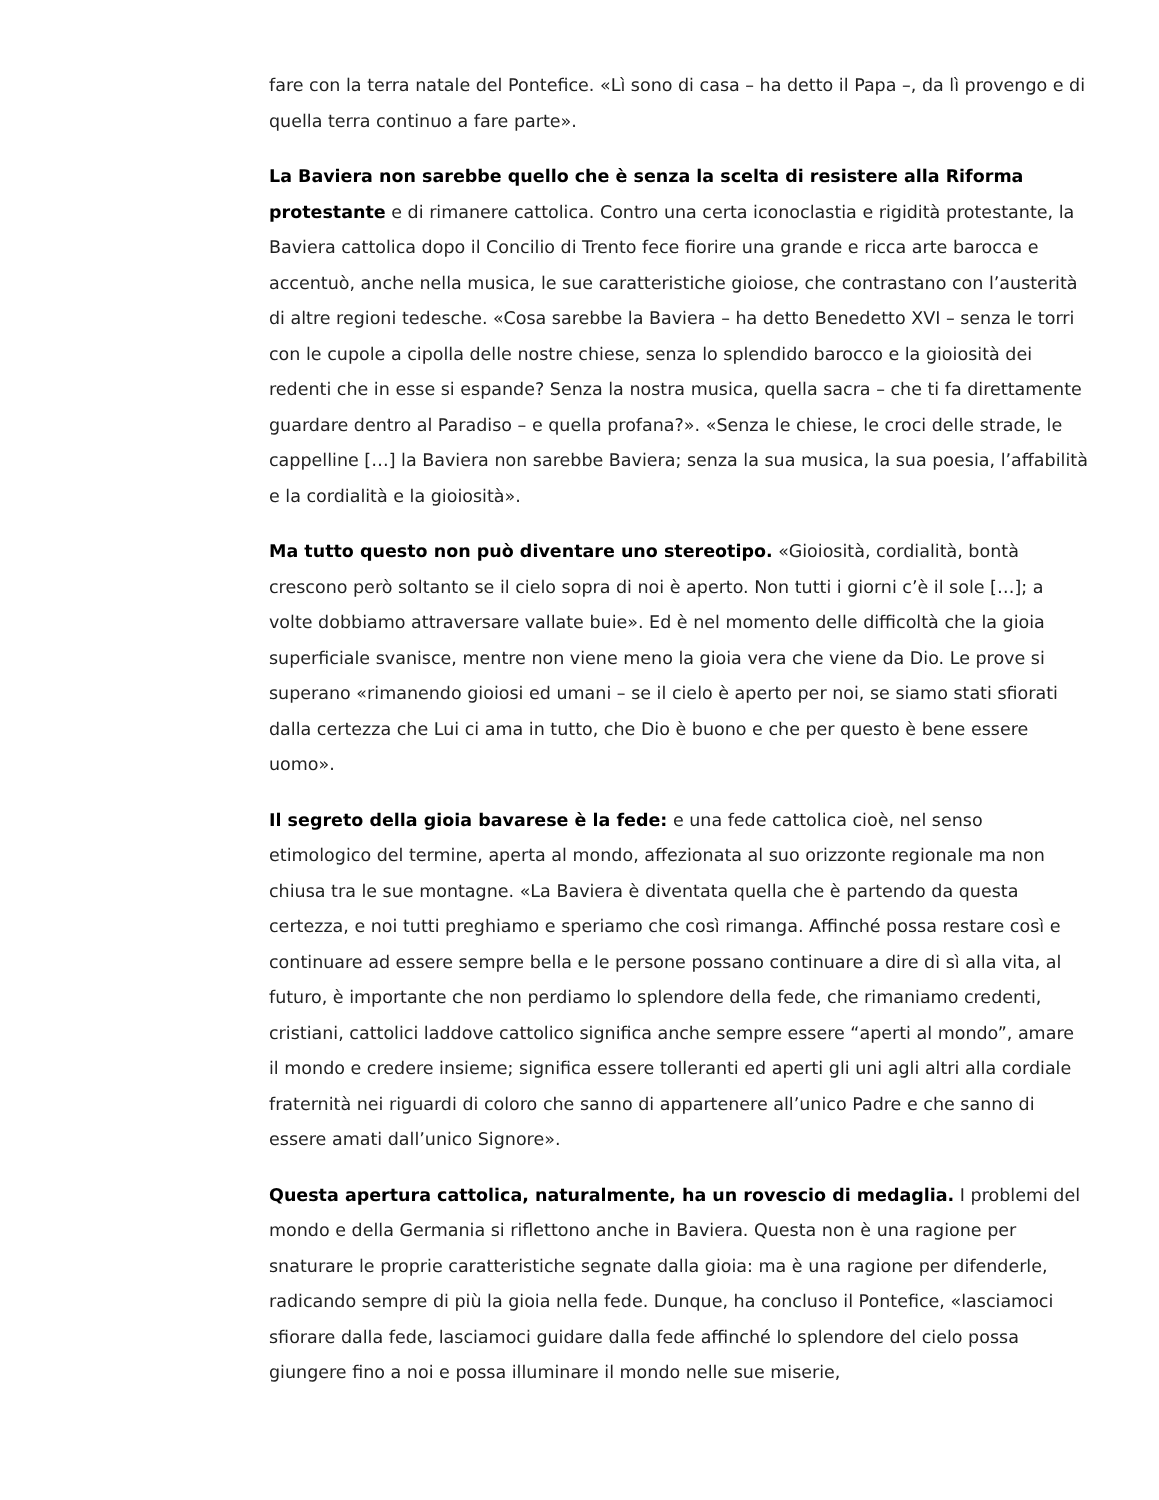fare con la terra natale del Pontefice. «Lì sono di casa – ha detto il Papa –, da lì provengo e di quella terra continuo a fare parte».
La Baviera non sarebbe quello che è senza la scelta di resistere alla Riforma protestante e di rimanere cattolica. Contro una certa iconoclastia e rigidità protestante, la Baviera cattolica dopo il Concilio di Trento fece fiorire una grande e ricca arte barocca e accentuò, anche nella musica, le sue caratteristiche gioiose, che contrastano con l’austerità di altre regioni tedesche. «Cosa sarebbe la Baviera – ha detto Benedetto XVI – senza le torri con le cupole a cipolla delle nostre chiese, senza lo splendido barocco e la gioiosità dei redenti che in esse si espande? Senza la nostra musica, quella sacra – che ti fa direttamente guardare dentro al Paradiso – e quella profana?». «Senza le chiese, le croci delle strade, le cappelline […] la Baviera non sarebbe Baviera; senza la sua musica, la sua poesia, l’affabilità e la cordialità e la gioiosità».
Ma tutto questo non può diventare uno stereotipo. «Gioiosità, cordialità, bontà crescono però soltanto se il cielo sopra di noi è aperto. Non tutti i giorni c’è il sole […]; a volte dobbiamo attraversare vallate buie». Ed è nel momento delle difficoltà che la gioia superficiale svanisce, mentre non viene meno la gioia vera che viene da Dio. Le prove si superano «rimanendo gioiosi ed umani – se il cielo è aperto per noi, se siamo stati sfiorati dalla certezza che Lui ci ama in tutto, che Dio è buono e che per questo è bene essere uomo».
Il segreto della gioia bavarese è la fede: e una fede cattolica cioè, nel senso etimologico del termine, aperta al mondo, affezionata al suo orizzonte regionale ma non chiusa tra le sue montagne. «La Baviera è diventata quella che è partendo da questa certezza, e noi tutti preghiamo e speriamo che così rimanga. Affinché possa restare così e continuare ad essere sempre bella e le persone possano continuare a dire di sì alla vita, al futuro, è importante che non perdiamo lo splendore della fede, che rimaniamo credenti, cristiani, cattolici laddove cattolico significa anche sempre essere “aperti al mondo”, amare il mondo e credere insieme; significa essere tolleranti ed aperti gli uni agli altri alla cordiale fraternità nei riguardi di coloro che sanno di appartenere all’unico Padre e che sanno di essere amati dall’unico Signore».
Questa apertura cattolica, naturalmente, ha un rovescio di medaglia. I problemi del mondo e della Germania si riflettono anche in Baviera. Questa non è una ragione per snaturare le proprie caratteristiche segnate dalla gioia: ma è una ragione per difenderle, radicando sempre di più la gioia nella fede. Dunque, ha concluso il Pontefice, «lasciamoci sfiorare dalla fede, lasciamoci guidare dalla fede affinché lo splendore del cielo possa giungere fino a noi e possa illuminare il mondo nelle sue miserie,